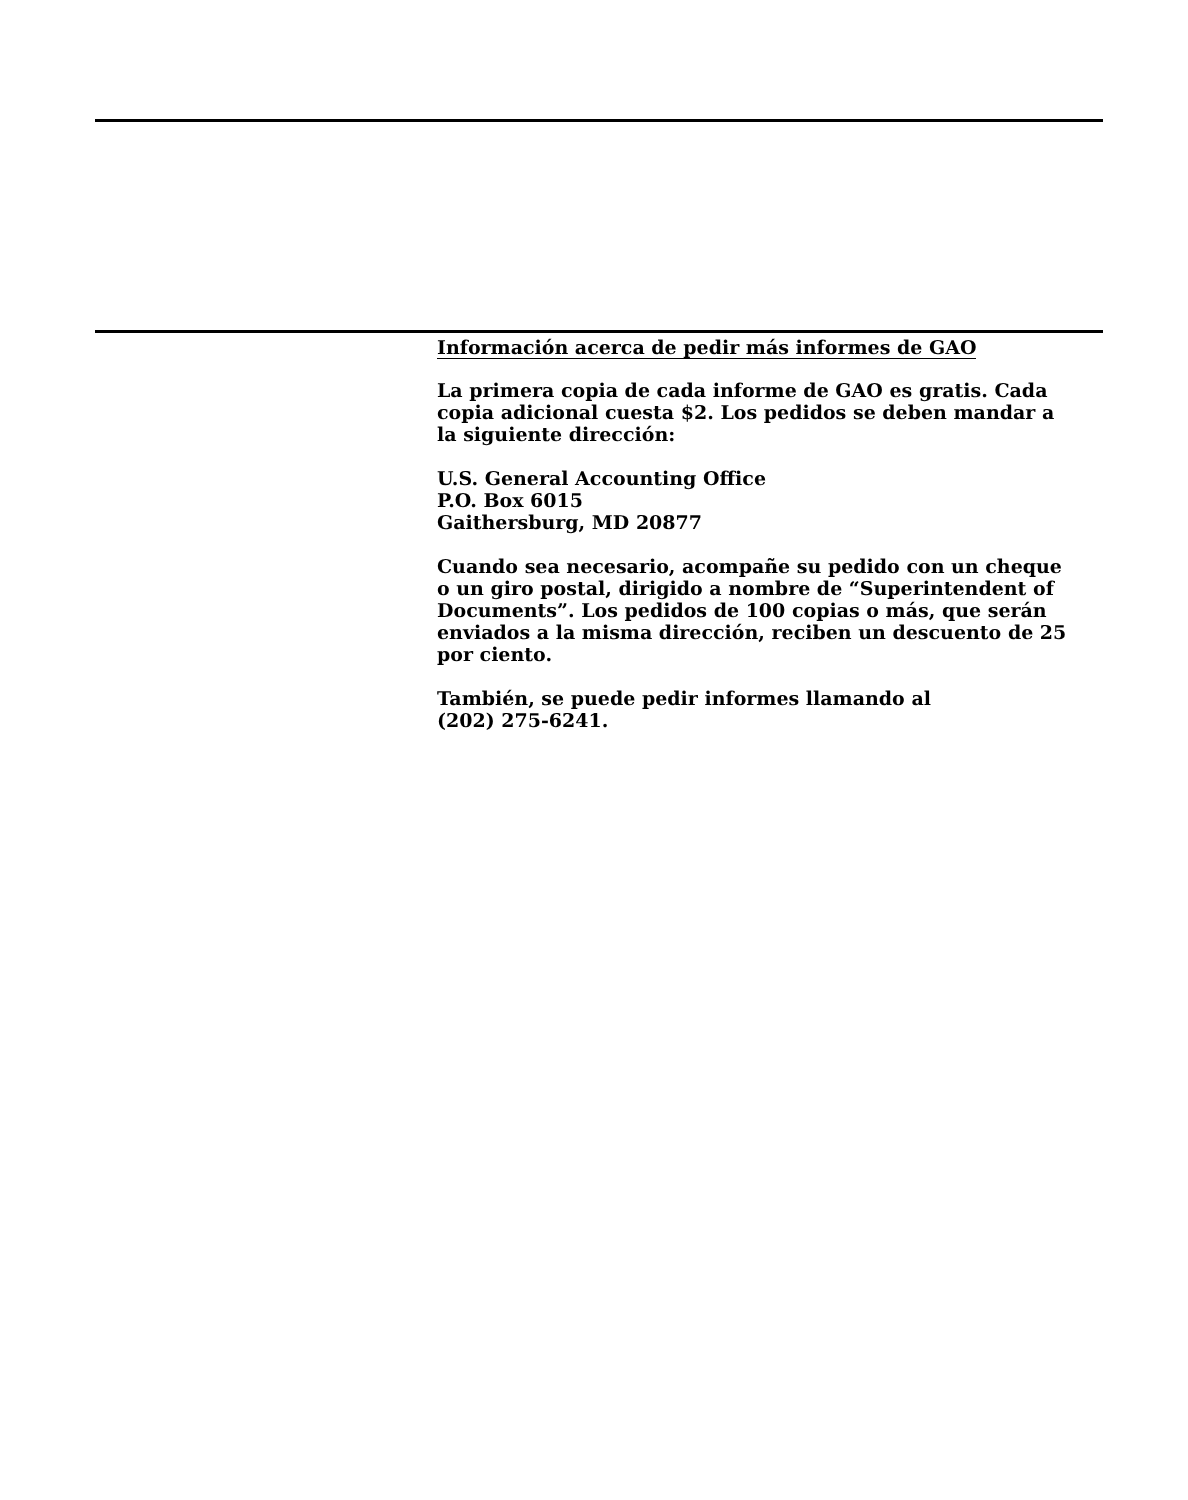Información acerca de pedir más informes de GAO
La primera copia de cada informe de GAO es gratis. Cada copia adicional cuesta $2. Los pedidos se deben mandar a la siguiente dirección:
U.S. General Accounting Office
P.O. Box 6015
Gaithersburg, MD 20877
Cuando sea necesario, acompañe su pedido con un cheque o un giro postal, dirigido a nombre de “Superintendent of Documents”. Los pedidos de 100 copias o más, que serán enviados a la misma dirección, reciben un descuento de 25 por ciento.
También, se puede pedir informes llamando al
(202) 275-6241.